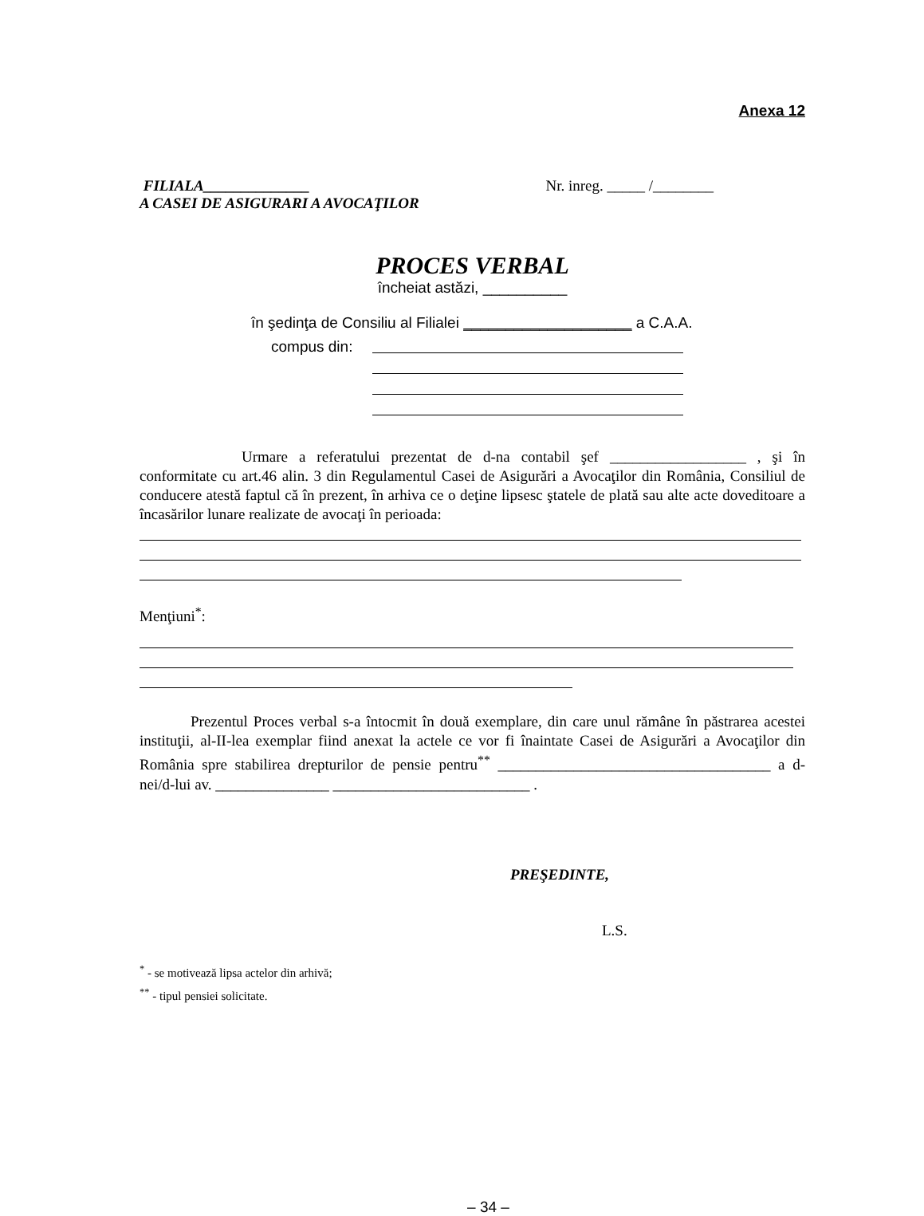Anexa 12
FILIALA______________
A CASEI DE ASIGURARI A AVOCAŢILOR
Nr. inreg. _____ /________
PROCES VERBAL
încheiat astăzi, __________
în şedinţa de Consiliu al Filialei ____________________ a C.A.A.
compus din:
Urmare a referatului prezentat de d-na contabil şef __________________ , şi în conformitate cu art.46 alin. 3 din Regulamentul Casei de Asigurări a Avocaţilor din România, Consiliul de conducere atestă faptul că în prezent, în arhiva ce o deţine lipsesc ştatele de plată sau alte acte doveditoare a încasărilor lunare realizate de avocaţi în perioada:
Menţiuni<sup>*</sup>:
Prezentul Proces verbal s-a întocmit în două exemplare, din care unul rămâne în păstrarea acestei instituţii, al-II-lea exemplar fiind anexat la actele ce vor fi înaintate Casei de Asigurări a Avocaţilor din România spre stabilirea drepturilor de pensie pentru<sup>**</sup> ____________________________________ a d-nei/d-lui av. _______________ __________________________ .
PREŞEDINTE,
L.S.
<sup>*</sup> - se motivează lipsa actelor din arhivă;
<sup>**</sup> - tipul pensiei solicitate.
– 34 –